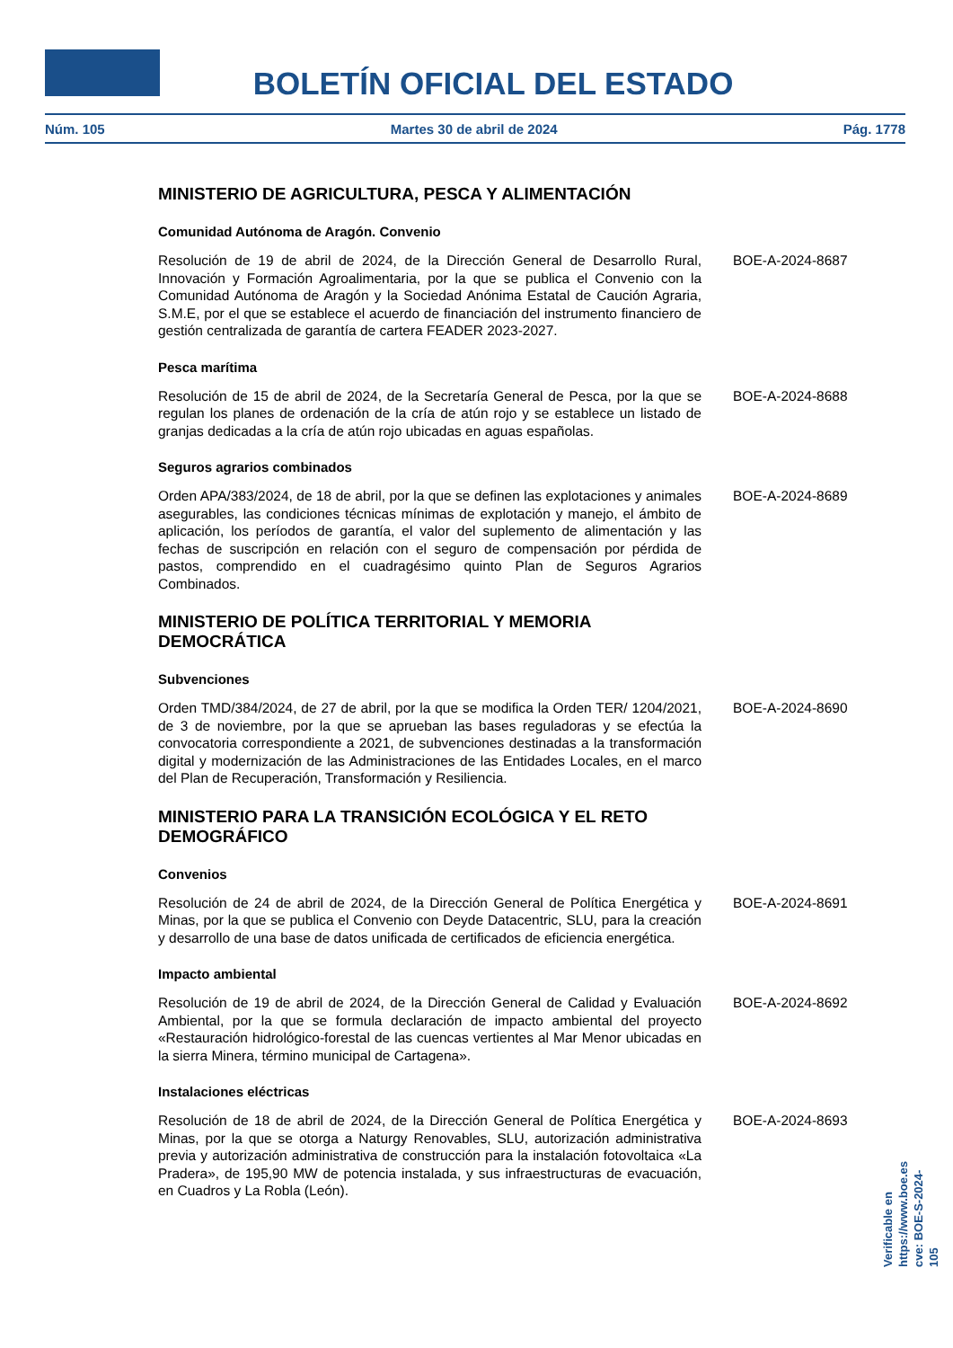BOLETÍN OFICIAL DEL ESTADO
Núm. 105 Martes 30 de abril de 2024 Pág. 1778
MINISTERIO DE AGRICULTURA, PESCA Y ALIMENTACIÓN
Comunidad Autónoma de Aragón. Convenio
Resolución de 19 de abril de 2024, de la Dirección General de Desarrollo Rural, Innovación y Formación Agroalimentaria, por la que se publica el Convenio con la Comunidad Autónoma de Aragón y la Sociedad Anónima Estatal de Caución Agraria, S.M.E, por el que se establece el acuerdo de financiación del instrumento financiero de gestión centralizada de garantía de cartera FEADER 2023-2027.
BOE-A-2024-8687
Pesca marítima
Resolución de 15 de abril de 2024, de la Secretaría General de Pesca, por la que se regulan los planes de ordenación de la cría de atún rojo y se establece un listado de granjas dedicadas a la cría de atún rojo ubicadas en aguas españolas.
BOE-A-2024-8688
Seguros agrarios combinados
Orden APA/383/2024, de 18 de abril, por la que se definen las explotaciones y animales asegurables, las condiciones técnicas mínimas de explotación y manejo, el ámbito de aplicación, los períodos de garantía, el valor del suplemento de alimentación y las fechas de suscripción en relación con el seguro de compensación por pérdida de pastos, comprendido en el cuadragésimo quinto Plan de Seguros Agrarios Combinados.
BOE-A-2024-8689
MINISTERIO DE POLÍTICA TERRITORIAL Y MEMORIA DEMOCRÁTICA
Subvenciones
Orden TMD/384/2024, de 27 de abril, por la que se modifica la Orden TER/ 1204/2021, de 3 de noviembre, por la que se aprueban las bases reguladoras y se efectúa la convocatoria correspondiente a 2021, de subvenciones destinadas a la transformación digital y modernización de las Administraciones de las Entidades Locales, en el marco del Plan de Recuperación, Transformación y Resiliencia.
BOE-A-2024-8690
MINISTERIO PARA LA TRANSICIÓN ECOLÓGICA Y EL RETO DEMOGRÁFICO
Convenios
Resolución de 24 de abril de 2024, de la Dirección General de Política Energética y Minas, por la que se publica el Convenio con Deyde Datacentric, SLU, para la creación y desarrollo de una base de datos unificada de certificados de eficiencia energética.
BOE-A-2024-8691
Impacto ambiental
Resolución de 19 de abril de 2024, de la Dirección General de Calidad y Evaluación Ambiental, por la que se formula declaración de impacto ambiental del proyecto «Restauración hidrológico-forestal de las cuencas vertientes al Mar Menor ubicadas en la sierra Minera, término municipal de Cartagena».
BOE-A-2024-8692
Instalaciones eléctricas
Resolución de 18 de abril de 2024, de la Dirección General de Política Energética y Minas, por la que se otorga a Naturgy Renovables, SLU, autorización administrativa previa y autorización administrativa de construcción para la instalación fotovoltaica «La Pradera», de 195,90 MW de potencia instalada, y sus infraestructuras de evacuación, en Cuadros y La Robla (León).
BOE-A-2024-8693
Verificable en https://www.boe.es
cve: BOE-S-2024-105